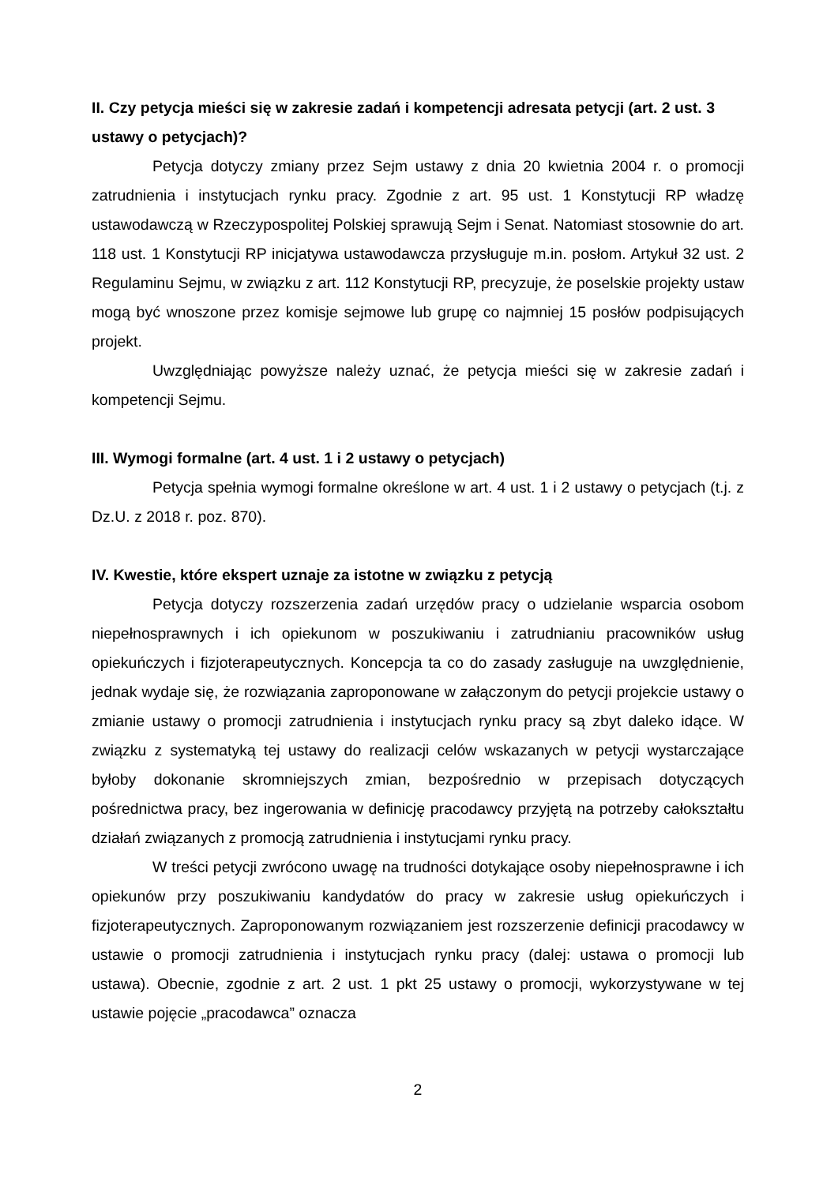II. Czy petycja mieści się w zakresie zadań i kompetencji adresata petycji (art. 2 ust. 3 ustawy o petycjach)?
Petycja dotyczy zmiany przez Sejm ustawy z dnia 20 kwietnia 2004 r. o promocji zatrudnienia i instytucjach rynku pracy. Zgodnie z art. 95 ust. 1 Konstytucji RP władzę ustawodawczą w Rzeczypospolitej Polskiej sprawują Sejm i Senat. Natomiast stosownie do art. 118 ust. 1 Konstytucji RP inicjatywa ustawodawcza przysługuje m.in. posłom. Artykuł 32 ust. 2 Regulaminu Sejmu, w związku z art. 112 Konstytucji RP, precyzuje, że poselskie projekty ustaw mogą być wnoszone przez komisje sejmowe lub grupę co najmniej 15 posłów podpisujących projekt.
Uwzględniając powyższe należy uznać, że petycja mieści się w zakresie zadań i kompetencji Sejmu.
III. Wymogi formalne (art. 4 ust. 1 i 2 ustawy o petycjach)
Petycja spełnia wymogi formalne określone w art. 4 ust. 1 i 2 ustawy o petycjach (t.j. z Dz.U. z 2018 r. poz. 870).
IV. Kwestie, które ekspert uznaje za istotne w związku z petycją
Petycja dotyczy rozszerzenia zadań urzędów pracy o udzielanie wsparcia osobom niepełnosprawnych i ich opiekunom w poszukiwaniu i zatrudnianiu pracowników usług opiekuńczych i fizjoterapeutycznych. Koncepcja ta co do zasady zasługuje na uwzględnienie, jednak wydaje się, że rozwiązania zaproponowane w załączonym do petycji projekcie ustawy o zmianie ustawy o promocji zatrudnienia i instytucjach rynku pracy są zbyt daleko idące. W związku z systematyką tej ustawy do realizacji celów wskazanych w petycji wystarczające byłoby dokonanie skromniejszych zmian, bezpośrednio w przepisach dotyczących pośrednictwa pracy, bez ingerowania w definicję pracodawcy przyjętą na potrzeby całokształtu działań związanych z promocją zatrudnienia i instytucjami rynku pracy.
W treści petycji zwrócono uwagę na trudności dotykające osoby niepełnosprawne i ich opiekunów przy poszukiwaniu kandydatów do pracy w zakresie usług opiekuńczych i fizjoterapeutycznych. Zaproponowanym rozwiązaniem jest rozszerzenie definicji pracodawcy w ustawie o promocji zatrudnienia i instytucjach rynku pracy (dalej: ustawa o promocji lub ustawa). Obecnie, zgodnie z art. 2 ust. 1 pkt 25 ustawy o promocji, wykorzystywane w tej ustawie pojęcie „pracodawca” oznacza
2